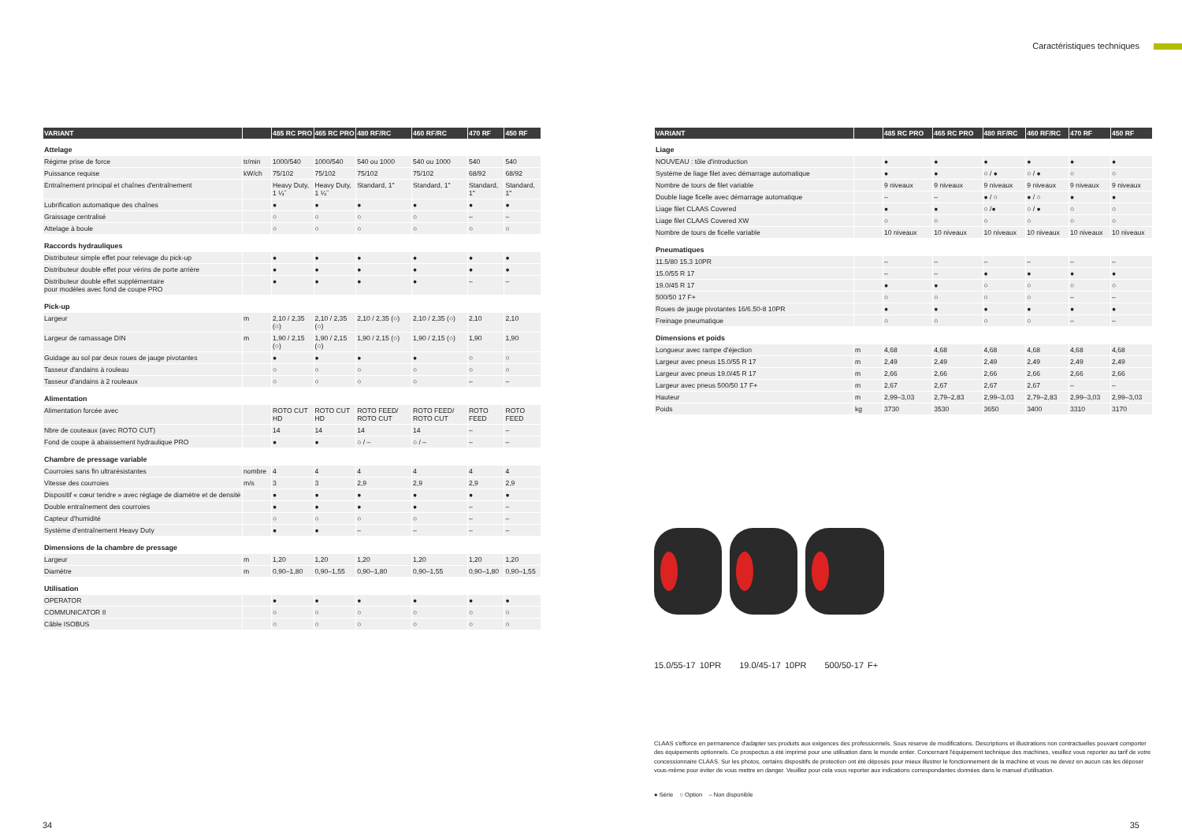Caractéristiques techniques
| VARIANT | | 485 RC PRO | 465 RC PRO | 480 RF/RC | 460 RF/RC | 470 RF | 450 RF |
| --- | --- | --- | --- | --- | --- | --- | --- |
| Attelage | | | | | | | |
| Régime prise de force | tr/min | 1000/540 | 1000/540 | 540 ou 1000 | 540 ou 1000 | 540 | 540 |
| Puissance requise | kW/ch | 75/102 | 75/102 | 75/102 | 75/102 | 68/92 | 68/92 |
| Entraînement principal et chaînes d'entraînement | | Heavy Duty, 1 ¼˝ | Heavy Duty, 1 ¼˝ | Standard, 1" | Standard, 1" | Standard, 1" | Standard, 1" |
| Lubrification automatique des chaînes | | ● | ● | ● | ● | ● | ● |
| Graissage centralisé | | ○ | ○ | ○ | ○ | – | – |
| Attelage à boule | | ○ | ○ | ○ | ○ | ○ | ○ |
| Raccords hydrauliques | | | | | | | |
| Distributeur simple effet pour relevage du pick-up | | ● | ● | ● | ● | ● | ● |
| Distributeur double effet pour vérins de porte arrière | | ● | ● | ● | ● | ● | ● |
| Distributeur double effet supplémentaire pour modèles avec fond de coupe PRO | | ● | ● | ● | ● | – | – |
| Pick-up | | | | | | | |
| Largeur | m | 2,10 / 2,35 (○) | 2,10 / 2,35 (○) | 2,10 / 2,35 (○) | 2,10 / 2,35 (○) | 2,10 | 2,10 |
| Largeur de ramassage DIN | m | 1,90 / 2,15 (○) | 1,90 / 2,15 (○) | 1,90 / 2,15 (○) | 1,90 / 2,15 (○) | 1,90 | 1,90 |
| Guidage au sol par deux roues de jauge pivotantes | | ● | ● | ● | ● | ○ | ○ |
| Tasseur d'andains à rouleau | | ○ | ○ | ○ | ○ | ○ | ○ |
| Tasseur d'andains à 2 rouleaux | | ○ | ○ | ○ | ○ | – | – |
| Alimentation | | | | | | | |
| Alimentation forcée avec | | ROTO CUT HD | ROTO CUT HD | ROTO FEED/ ROTO CUT | ROTO FEED/ ROTO CUT | ROTO FEED | ROTO FEED |
| Nbre de couteaux (avec ROTO CUT) | | 14 | 14 | 14 | 14 | – | – |
| Fond de coupe à abaissement hydraulique PRO | | ● | ● | ○ / – | ○ / – | – | – |
| Chambre de pressage variable | | | | | | | |
| Courroies sans fin ultrarésistantes | nombre | 4 | 4 | 4 | 4 | 4 | 4 |
| Vitesse des courroies | m/s | 3 | 3 | 2,9 | 2,9 | 2,9 | 2,9 |
| Dispositif « cœur tendre » avec réglage de diamètre et de densité | | ● | ● | ● | ● | ● | ● |
| Double entraînement des courroies | | ● | ● | ● | ● | – | – |
| Capteur d'humidité | | ○ | ○ | ○ | ○ | – | – |
| Système d'entraînement Heavy Duty | | ● | ● | – | – | – | – |
| Dimensions de la chambre de pressage | | | | | | | |
| Largeur | m | 1,20 | 1,20 | 1,20 | 1,20 | 1,20 | 1,20 |
| Diamètre | m | 0,90–1,80 | 0,90–1,55 | 0,90–1,80 | 0,90–1,55 | 0,90–1,80 | 0,90–1,55 |
| Utilisation | | | | | | | |
| OPERATOR | | ● | ● | ● | ● | ● | ● |
| COMMUNICATOR II | | ○ | ○ | ○ | ○ | ○ | ○ |
| Câble ISOBUS | | ○ | ○ | ○ | ○ | ○ | ○ |
| VARIANT | | 485 RC PRO | 465 RC PRO | 480 RF/RC | 460 RF/RC | 470 RF | 450 RF |
| --- | --- | --- | --- | --- | --- | --- | --- |
| Liage | | | | | | | |
| NOUVEAU : tôle d'introduction | | ● | ● | ● | ● | ● | ● |
| Système de liage filet avec démarrage automatique | | ● | ● | ○ / ● | ○ / ● | ○ | ○ |
| Nombre de tours de filet variable | | 9 niveaux | 9 niveaux | 9 niveaux | 9 niveaux | 9 niveaux | 9 niveaux |
| Double liage ficelle avec démarrage automatique | | – | – | ● / ○ | ● / ○ | ● | ● |
| Liage filet CLAAS Covered | | ● | ● | ○ /● | ○ / ● | ○ | ○ |
| Liage filet CLAAS Covered XW | | ○ | ○ | ○ | ○ | ○ | ○ |
| Nombre de tours de ficelle variable | | 10 niveaux | 10 niveaux | 10 niveaux | 10 niveaux | 10 niveaux | 10 niveaux |
| Pneumatiques | | | | | | | |
| 11.5/80 15.3 10PR | | – | – | – | – | – | – |
| 15.0/55 R 17 | | – | – | ● | ● | ● | ● |
| 19.0/45 R 17 | | ● | ● | ○ | ○ | ○ | ○ |
| 500/50 17 F+ | | ○ | ○ | ○ | ○ | – | – |
| Roues de jauge pivotantes 16/6.50-8 10PR | | ● | ● | ● | ● | ● | ● |
| Freinage pneumatique | | ○ | ○ | ○ | ○ | – | – |
| Dimensions et poids | | | | | | | |
| Longueur avec rampe d'éjection | m | 4,68 | 4,68 | 4,68 | 4,68 | 4,68 | 4,68 |
| Largeur avec pneus 15.0/55 R 17 | m | 2,49 | 2,49 | 2,49 | 2,49 | 2,49 | 2,49 |
| Largeur avec pneus 19.0/45 R 17 | m | 2,66 | 2,66 | 2,66 | 2,66 | 2,66 | 2,66 |
| Largeur avec pneus 500/50 17 F+ | m | 2,67 | 2,67 | 2,67 | 2,67 | – | – |
| Hauteur | m | 2,99–3,03 | 2,79–2,83 | 2,99–3,03 | 2,79–2,83 | 2,99–3,03 | 2,99–3,03 |
| Poids | kg | 3730 | 3530 | 3650 | 3400 | 3310 | 3170 |
15.0/55-17 10PR 19.0/45-17 10PR 500/50-17 F+
CLAAS s'efforce en permanence d'adapter ses produits aux exigences des professionnels. Sous réserve de modifications. Descriptions et illustrations non contractuelles pouvant comporter des équipements optionnels. Ce prospectus a été imprimé pour une utilisation dans le monde entier. Concernant l'équipement technique des machines, veuillez vous reporter au tarif de votre concessionnaire CLAAS. Sur les photos, certains dispositifs de protection ont été déposés pour mieux illustrer le fonctionnement de la machine et vous ne devez en aucun cas les déposer vous-même pour éviter de vous mettre en danger. Veuillez pour cela vous reporter aux indications correspondantes données dans le manuel d'utilisation.
● Série ○ Option – Non disponible
34 35